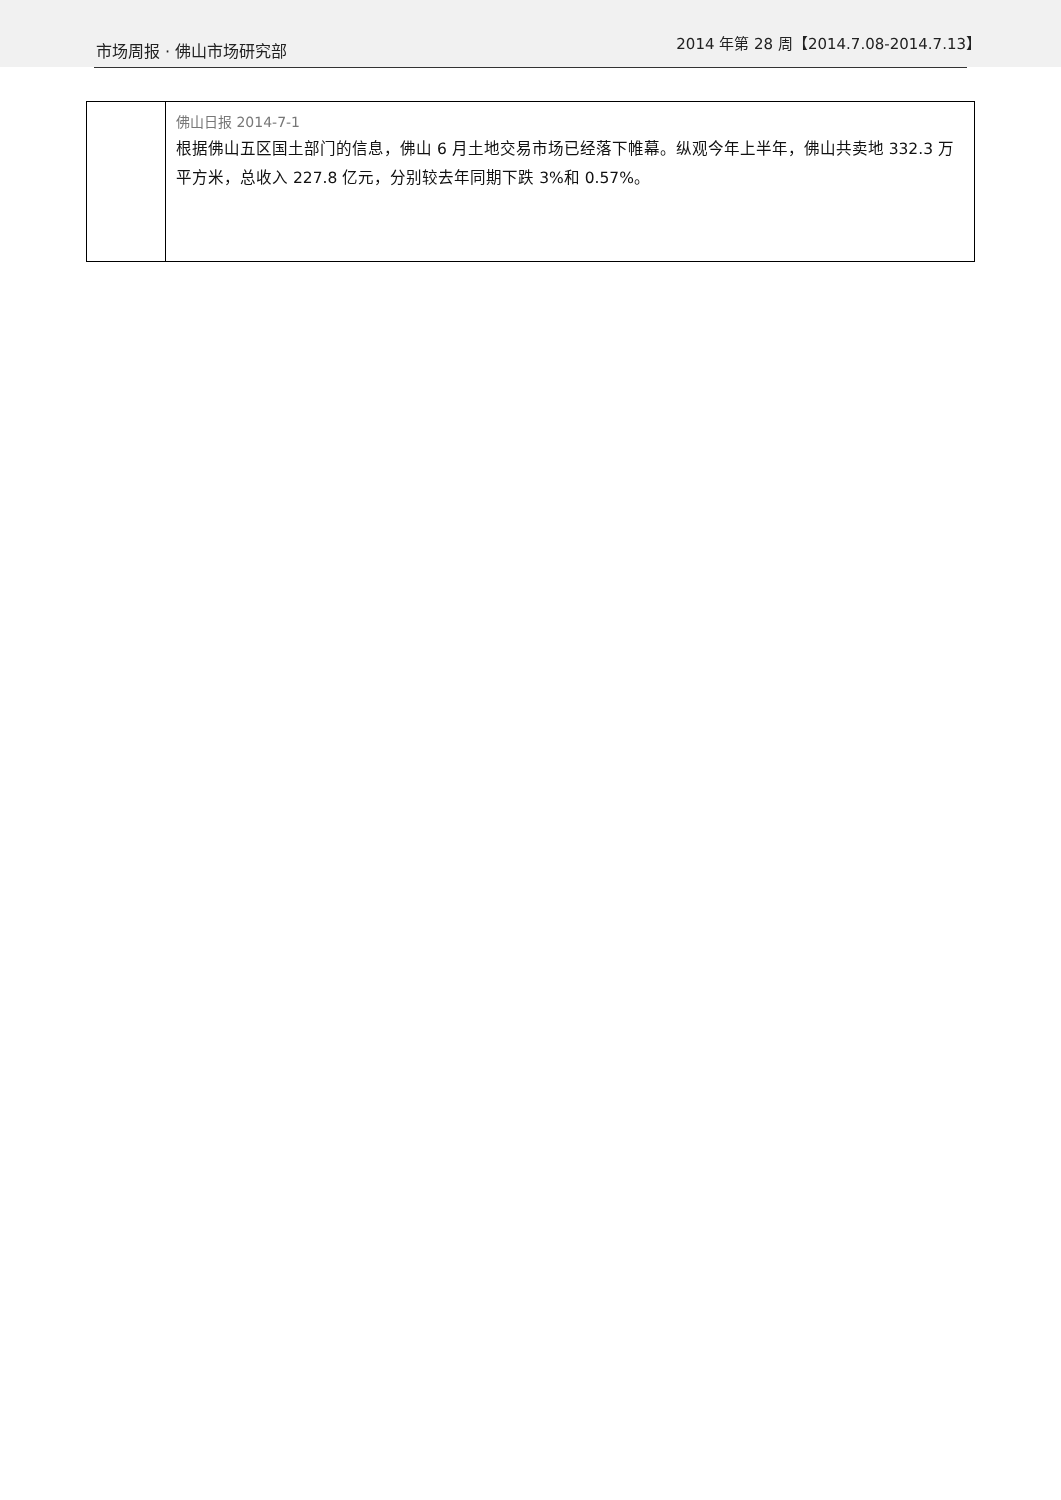市场周报 · 佛山市场研究部 2014 年第 28 周【2014.7.08-2014.7.13】
| | 佛山日报 2014-7-1 根据佛山五区国土部门的信息，佛山 6 月土地交易市场已经落下帷幕。纵观今年上半年，佛山共卖地 332.3 万平方米，总收入 227.8 亿元，分别较去年同期下跌 3%和 0.57%。 |